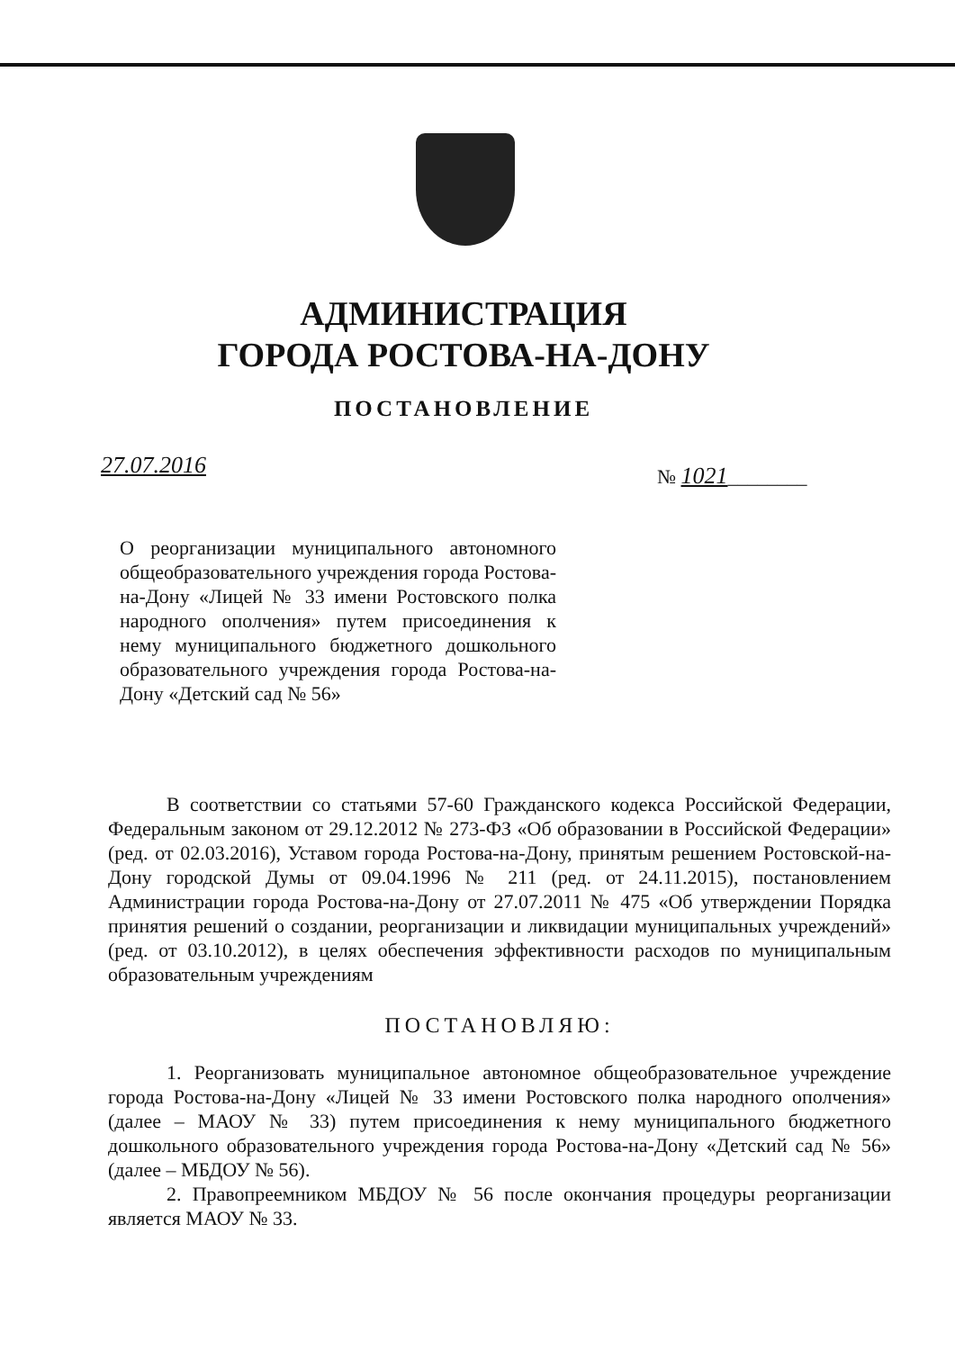АДМИНИСТРАЦИЯ
ГОРОДА РОСТОВА-НА-ДОНУ
ПОСТАНОВЛЕНИЕ
27.07.2016 № 1021________
О реорганизации муниципального автономного общеобразовательного учреждения города Ростова-на-Дону «Лицей № 33 имени Ростовского полка народного ополчения» путем присоединения к нему муниципального бюджетного дошкольного образовательного учреждения города Ростова-на-Дону «Детский сад № 56»
В соответствии со статьями 57-60 Гражданского кодекса Российской Федерации, Федеральным законом от 29.12.2012 № 273-ФЗ «Об образовании в Российской Федерации» (ред. от 02.03.2016), Уставом города Ростова-на-Дону, принятым решением Ростовской-на-Дону городской Думы от 09.04.1996 № 211 (ред. от 24.11.2015), постановлением Администрации города Ростова-на-Дону от 27.07.2011 № 475 «Об утверждении Порядка принятия решений о создании, реорганизации и ликвидации муниципальных учреждений» (ред. от 03.10.2012), в целях обеспечения эффективности расходов по муниципальным образовательным учреждениям
ПОСТАНОВЛЯЮ:
1. Реорганизовать муниципальное автономное общеобразовательное учреждение города Ростова-на-Дону «Лицей № 33 имени Ростовского полка народного ополчения» (далее – МАОУ № 33) путем присоединения к нему муниципального бюджетного дошкольного образовательного учреждения города Ростова-на-Дону «Детский сад № 56» (далее – МБДОУ № 56).
2. Правопреемником МБДОУ № 56 после окончания процедуры реорганизации является МАОУ № 33.